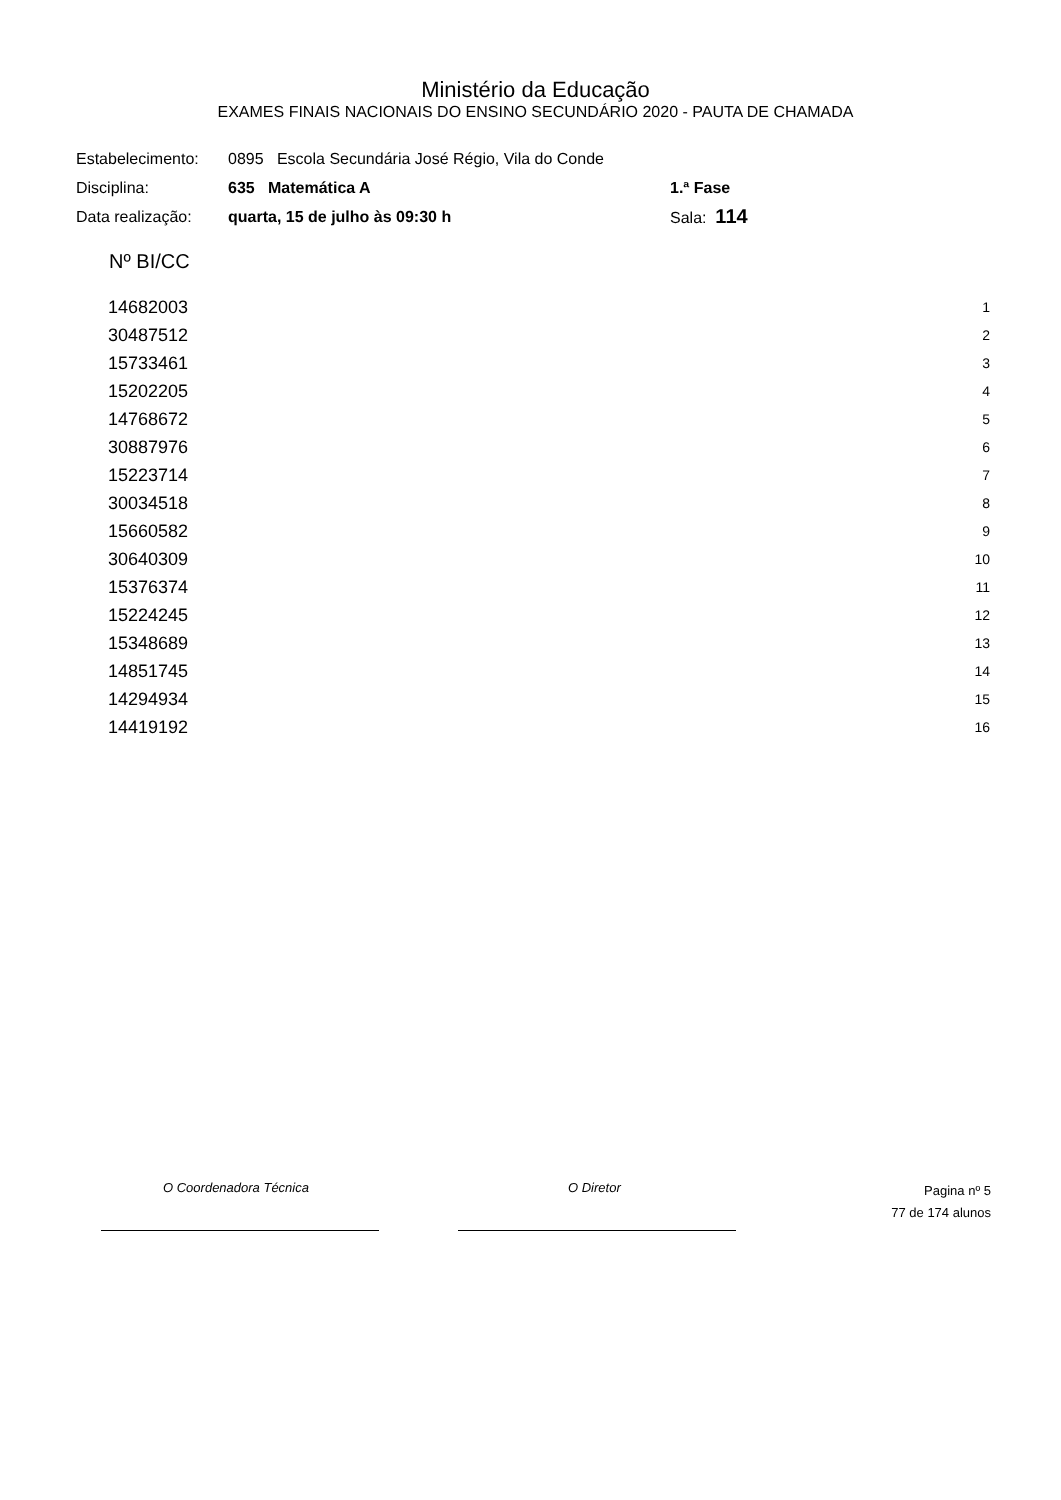Ministério da Educação
EXAMES FINAIS NACIONAIS DO ENSINO SECUNDÁRIO 2020 - PAUTA DE CHAMADA
| Estabelecimento: | 0895 Escola Secundária José Régio, Vila do Conde | |
| Disciplina: | 635 Matemática A | 1.ª Fase |
| Data realização: | quarta, 15 de julho às 09:30 h | Sala: 114 |
| Nº BI/CC | |
| --- | --- |
| 14682003 | 1 |
| 30487512 | 2 |
| 15733461 | 3 |
| 15202205 | 4 |
| 14768672 | 5 |
| 30887976 | 6 |
| 15223714 | 7 |
| 30034518 | 8 |
| 15660582 | 9 |
| 30640309 | 10 |
| 15376374 | 11 |
| 15224245 | 12 |
| 15348689 | 13 |
| 14851745 | 14 |
| 14294934 | 15 |
| 14419192 | 16 |
O Coordenadora Técnica O Diretor Pagina nº 5
77 de 174 alunos